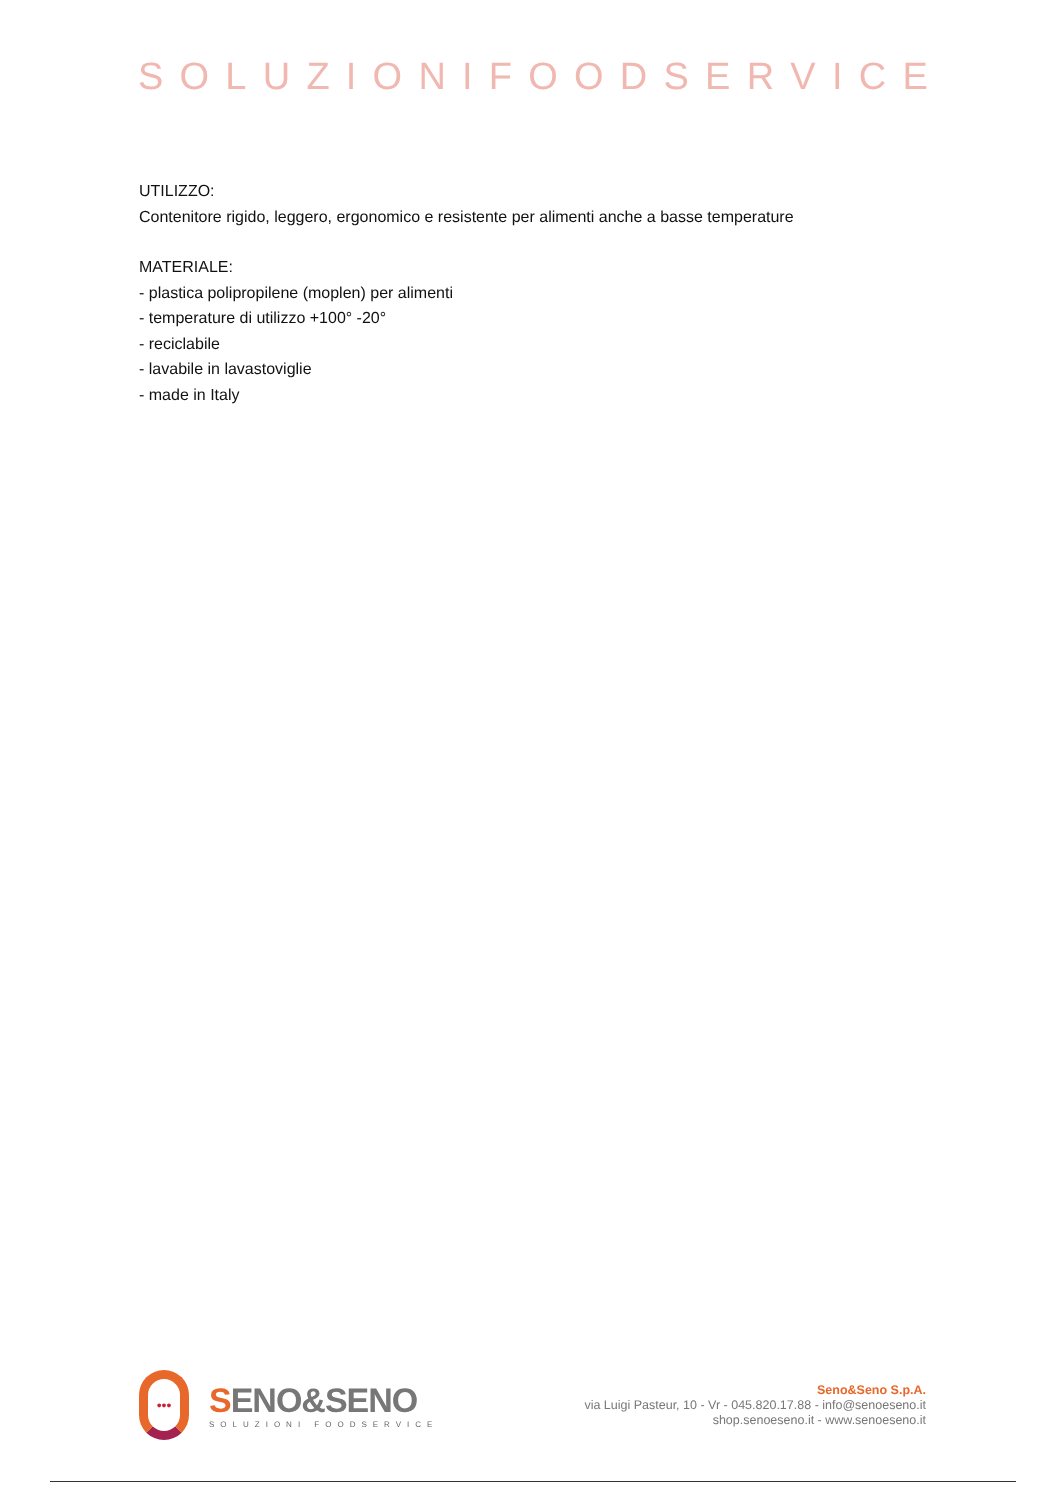SOLUZIONIFOODSERVICE
UTILIZZO:
Contenitore rigido, leggero, ergonomico e resistente per alimenti anche a basse temperature
MATERIALE:
- plastica polipropilene (moplen) per alimenti
- temperature di utilizzo +100° -20°
- reciclabile
- lavabile in lavastoviglie
- made in Italy
•••
SENO&SENO
SOLUZIONI FOODSERVICE
Seno&Seno S.p.A.
via Luigi Pasteur, 10 - Vr - 045.820.17.88 - info@senoeseno.it
shop.senoeseno.it - www.senoeseno.it